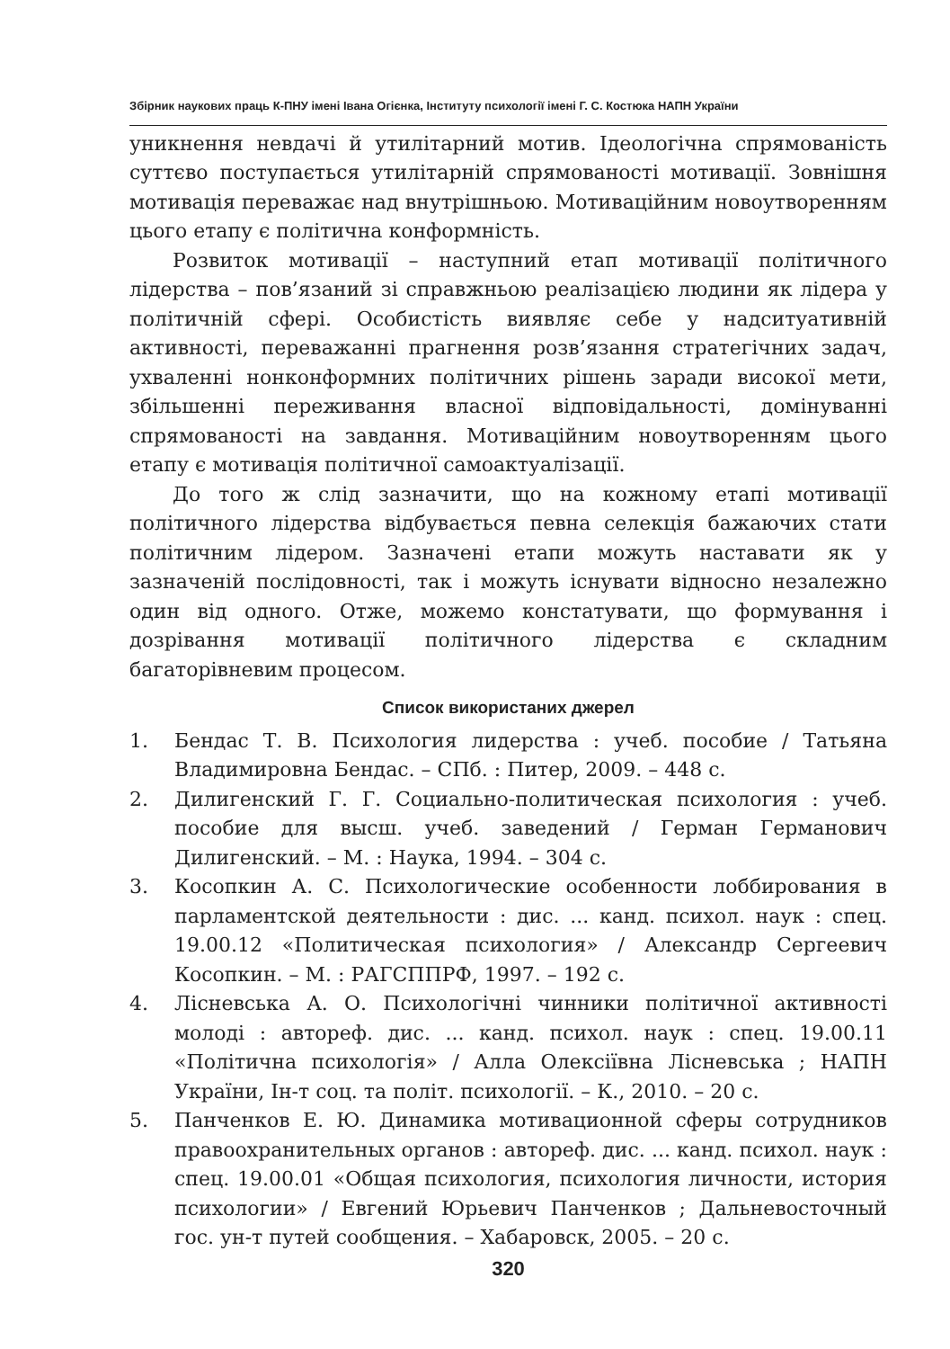Збірник наукових праць К-ПНУ імені Івана Огієнка, Інституту психології імені Г. С. Костюка НАПН України
уникнення невдачі й утилітарний мотив. Ідеологічна спрямованість суттєво поступається утилітарній спрямованості мотивації. Зовнішня мотивація переважає над внутрішньою. Мотиваційним новоутворенням цього етапу є політична конформність.
Розвиток мотивації – наступний етап мотивації політичного лідерства – пов’язаний зі справжньою реалізацією людини як лідера у політичній сфері. Особистість виявляє себе у надситуативній активності, переважанні прагнення розв’язання стратегічних задач, ухваленні нонконформних політичних рішень заради високої мети, збільшенні переживання власної відповідальності, домінуванні спрямованості на завдання. Мотиваційним новоутворенням цього етапу є мотивація політичної самоактуалізації.
До того ж слід зазначити, що на кожному етапі мотивації політичного лідерства відбувається певна селекція бажаючих стати політичним лідером. Зазначені етапи можуть наставати як у зазначеній послідовності, так і можуть існувати відносно незалежно один від одного. Отже, можемо констатувати, що формування і дозрівання мотивації політичного лідерства є складним багаторівневим процесом.
Список використаних джерел
1. Бендас Т. В. Психология лидерства : учеб. пособие / Татьяна Владимировна Бендас. – СПб. : Питер, 2009. – 448 с.
2. Дилигенский Г. Г. Социально-политическая психология : учеб. пособие для высш. учеб. заведений / Герман Германович Дилигенский. – М. : Наука, 1994. – 304 с.
3. Косопкин А. С. Психологические особенности лоббирования в парламентской деятельности : дис. ... канд. психол. наук : спец. 19.00.12 «Политическая психология» / Александр Сергеевич Косопкин. – М. : РАГСППРФ, 1997. – 192 с.
4. Лісневська А. О. Психологічні чинники політичної активності молоді : автореф. дис. ... канд. психол. наук : спец. 19.00.11 «Політична психологія» / Алла Олексіївна Лісневська ; НАПН України, Ін-т соц. та політ. психології. – К., 2010. – 20 с.
5. Панченков Е. Ю. Динамика мотивационной сферы сотрудников правоохранительных органов : автореф. дис. ... канд. психол. наук : спец. 19.00.01 «Общая психология, психология личности, история психологии» / Евгений Юрьевич Панченков ; Дальневосточный гос. ун-т путей сообщения. – Хабаровск, 2005. – 20 с.
320